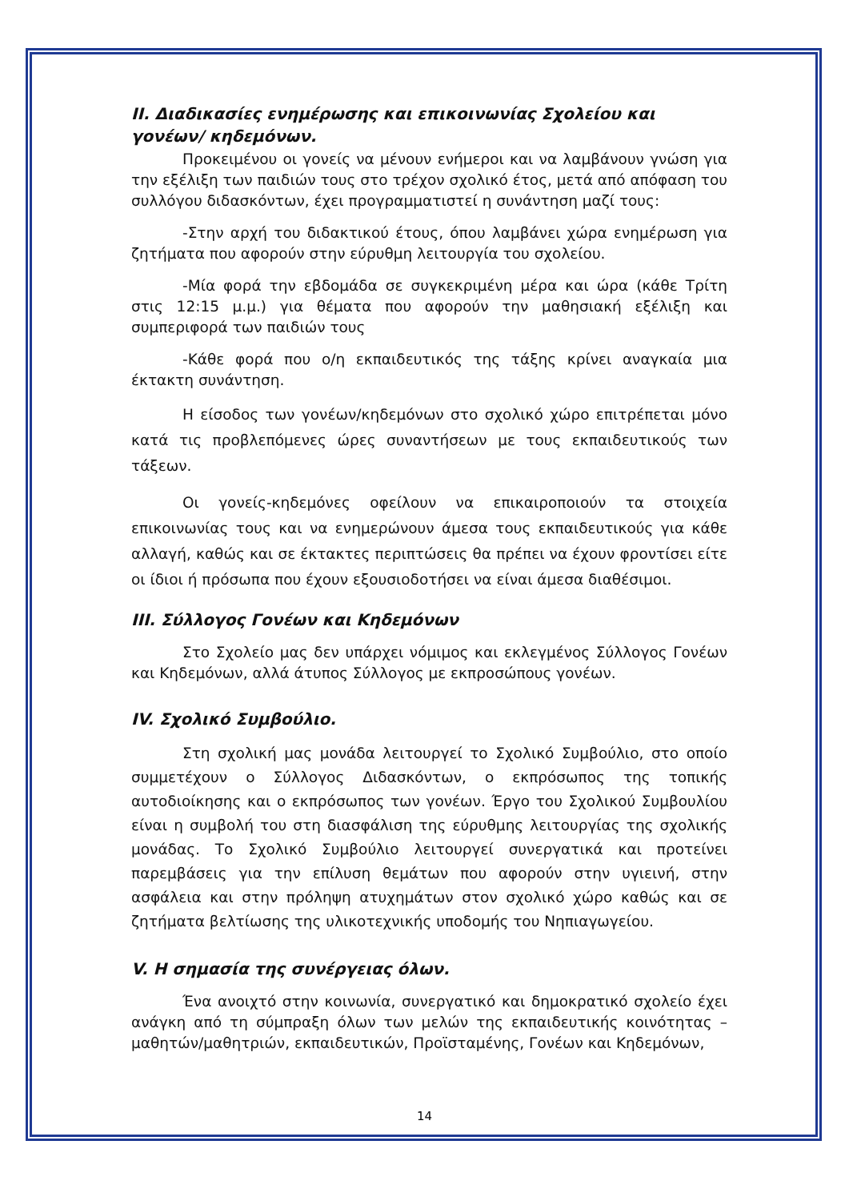ΙΙ. Διαδικασίες ενημέρωσης και επικοινωνίας Σχολείου και γονέων/ κηδεμόνων.
Προκειμένου οι γονείς να μένουν ενήμεροι και να λαμβάνουν γνώση για την εξέλιξη των παιδιών τους στο τρέχον σχολικό έτος, μετά από απόφαση του συλλόγου διδασκόντων, έχει προγραμματιστεί η συνάντηση μαζί τους:
-Στην αρχή του διδακτικού έτους, όπου λαμβάνει χώρα ενημέρωση για ζητήματα που αφορούν στην εύρυθμη λειτουργία του σχολείου.
-Μία φορά την εβδομάδα σε συγκεκριμένη μέρα και ώρα (κάθε Τρίτη στις 12:15 μ.μ.) για θέματα που αφορούν την μαθησιακή εξέλιξη και συμπεριφορά των παιδιών τους
-Κάθε φορά που ο/η εκπαιδευτικός της τάξης κρίνει αναγκαία μια έκτακτη συνάντηση.
Η είσοδος των γονέων/κηδεμόνων στο σχολικό χώρο επιτρέπεται μόνο κατά τις προβλεπόμενες ώρες συναντήσεων με τους εκπαιδευτικούς των τάξεων.
Οι γονείς-κηδεμόνες οφείλουν να επικαιροποιούν τα στοιχεία επικοινωνίας τους και να ενημερώνουν άμεσα τους εκπαιδευτικούς για κάθε αλλαγή, καθώς και σε έκτακτες περιπτώσεις θα πρέπει να έχουν φροντίσει είτε οι ίδιοι ή πρόσωπα που έχουν εξουσιοδοτήσει να είναι άμεσα διαθέσιμοι.
ΙΙΙ. Σύλλογος Γονέων και Κηδεμόνων
Στο Σχολείο μας δεν υπάρχει νόμιμος και εκλεγμένος Σύλλογος Γονέων και Κηδεμόνων, αλλά άτυπος Σύλλογος με εκπροσώπους γονέων.
IV. Σχολικό Συμβούλιο.
Στη σχολική μας μονάδα λειτουργεί το Σχολικό Συμβούλιο, στο οποίο συμμετέχουν ο Σύλλογος Διδασκόντων, ο εκπρόσωπος της τοπικής αυτοδιοίκησης και ο εκπρόσωπος των γονέων. Έργο του Σχολικού Συμβουλίου είναι η συμβολή του στη διασφάλιση της εύρυθμης λειτουργίας της σχολικής μονάδας. Το Σχολικό Συμβούλιο λειτουργεί συνεργατικά και προτείνει παρεμβάσεις για την επίλυση θεμάτων που αφορούν στην υγιεινή, στην ασφάλεια και στην πρόληψη ατυχημάτων στον σχολικό χώρο καθώς και σε ζητήματα βελτίωσης της υλικοτεχνικής υποδομής του Νηπιαγωγείου.
V. Η σημασία της συνέργειας όλων.
Ένα ανοιχτό στην κοινωνία, συνεργατικό και δημοκρατικό σχολείο έχει ανάγκη από τη σύμπραξη όλων των μελών της εκπαιδευτικής κοινότητας – μαθητών/μαθητριών, εκπαιδευτικών, Προϊσταμένης, Γονέων και Κηδεμόνων,
14